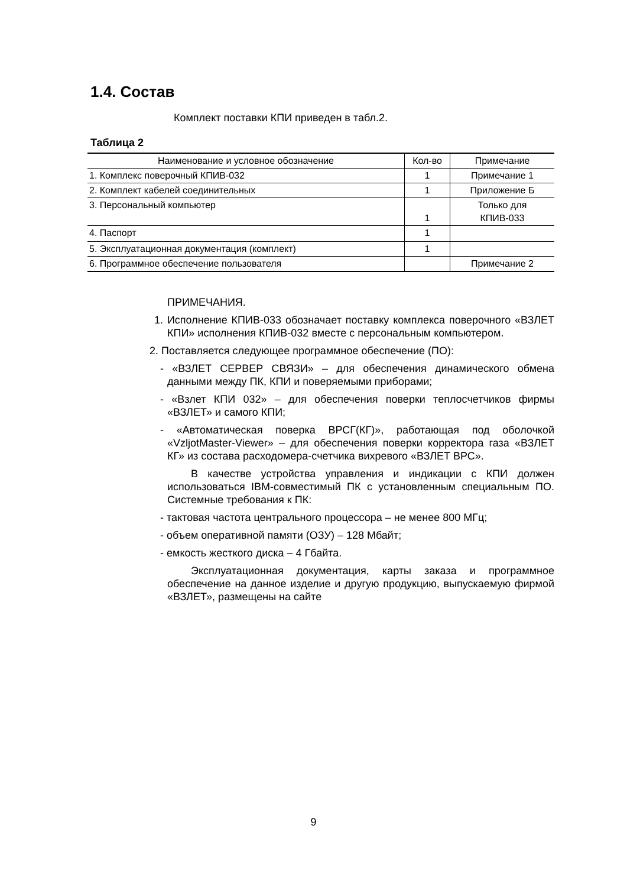1.4. Состав
Комплект поставки КПИ приведен в табл.2.
Таблица 2
| Наименование и условное обозначение | Кол-во | Примечание |
| --- | --- | --- |
| 1. Комплекс поверочный КПИВ-032 | 1 | Примечание 1 |
| 2. Комплект кабелей соединительных | 1 | Приложение Б |
| 3. Персональный компьютер | 1 | Только для КПИВ-033 |
| 4. Паспорт | 1 | |
| 5. Эксплуатационная документация (комплект) | 1 | |
| 6. Программное обеспечение пользователя | | Примечание 2 |
ПРИМЕЧАНИЯ.
1. Исполнение КПИВ-033 обозначает поставку комплекса поверочного «ВЗЛЕТ КПИ» исполнения КПИВ-032 вместе с персональным компьютером.
2. Поставляется следующее программное обеспечение (ПО):
- «ВЗЛЕТ СЕРВЕР СВЯЗИ» – для обеспечения динамического обмена данными между ПК, КПИ и поверяемыми приборами;
- «Взлет КПИ 032» – для обеспечения поверки теплосчетчиков фирмы «ВЗЛЕТ» и самого КПИ;
- «Автоматическая поверка ВРСГ(КГ)», работающая под оболочкой «VzljotMaster-Viewer» – для обеспечения поверки корректора газа «ВЗЛЕТ КГ» из состава расходомера-счетчика вихревого «ВЗЛЕТ ВРС».
В качестве устройства управления и индикации с КПИ должен использоваться IBM-совместимый ПК с установленным специальным ПО. Системные требования к ПК:
- тактовая частота центрального процессора – не менее 800 МГц;
- объем оперативной памяти (ОЗУ) – 128 Мбайт;
- емкость жесткого диска – 4 Гбайта.
Эксплуатационная документация, карты заказа и программное обеспечение на данное изделие и другую продукцию, выпускаемую фирмой «ВЗЛЕТ», размещены на сайте
9